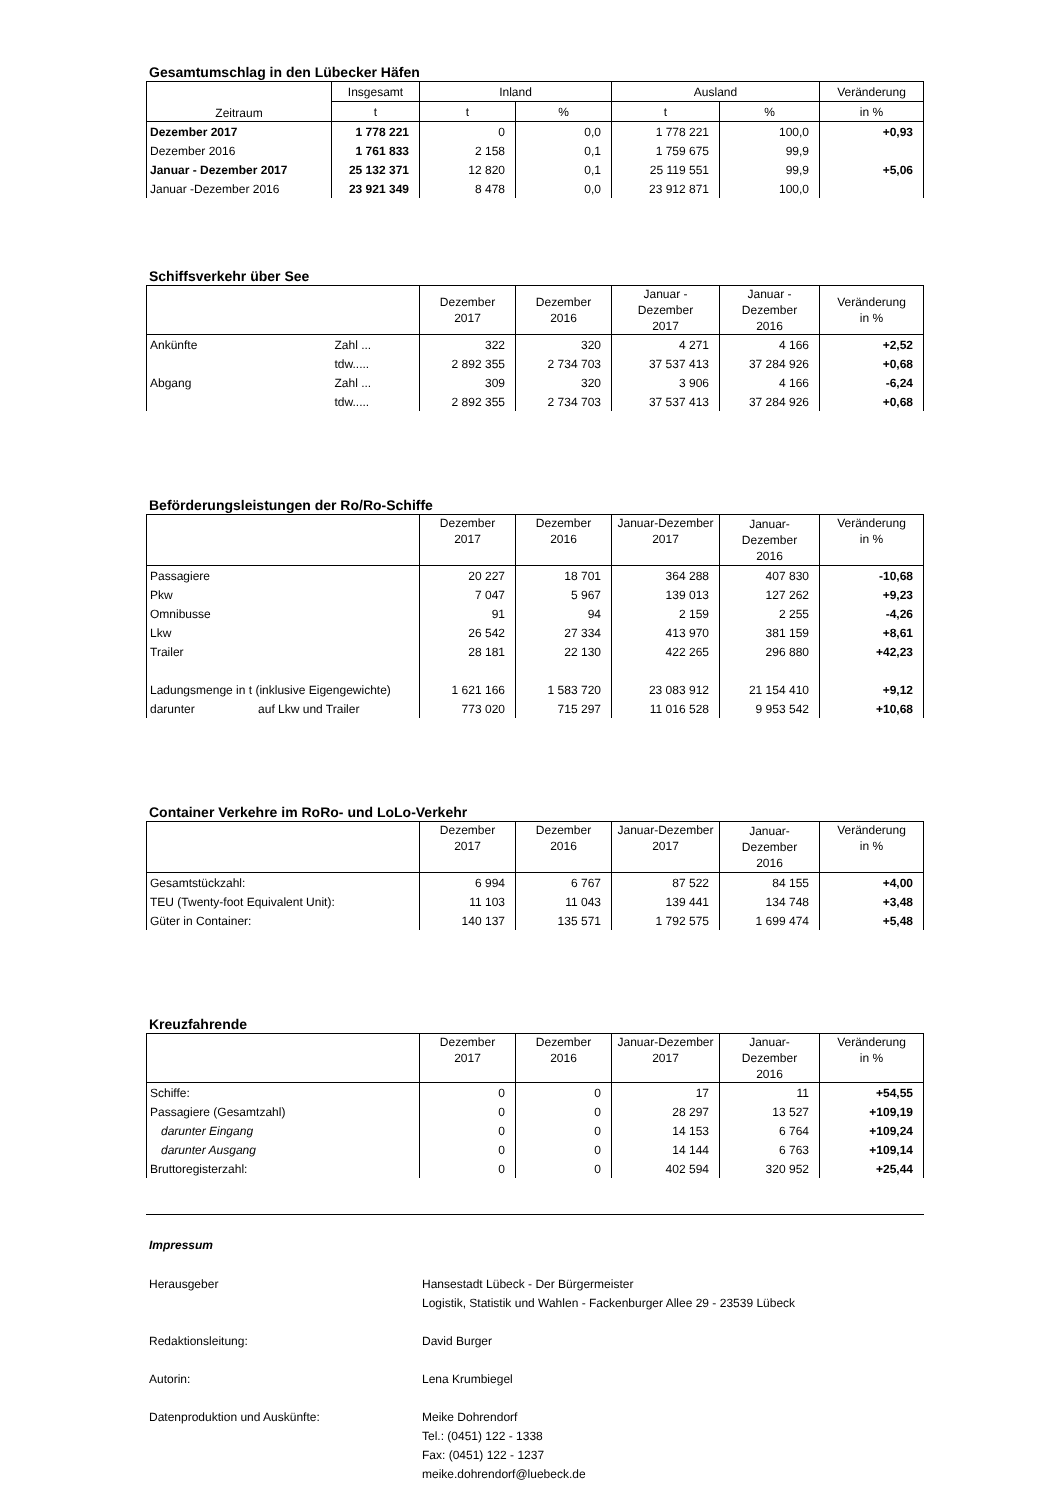Gesamtumschlag in den Lübecker Häfen
| Zeitraum | Insgesamt | Inland | | Ausland | | Veränderung |
| --- | --- | --- | --- | --- | --- | --- |
| | t | t | % | t | % | in % |
| Dezember 2017 | 1 778 221 | 0 | 0,0 | 1 778 221 | 100,0 | +0,93 |
| Dezember 2016 | 1 761 833 | 2 158 | 0,1 | 1 759 675 | 99,9 | |
| Januar - Dezember 2017 | 25 132 371 | 12 820 | 0,1 | 25 119 551 | 99,9 | +5,06 |
| Januar -Dezember 2016 | 23 921 349 | 8 478 | 0,0 | 23 912 871 | 100,0 | |
Schiffsverkehr über See
| | | Dezember 2017 | Dezember 2016 | Januar - Dezember 2017 | Januar - Dezember 2016 | Veränderung in % |
| --- | --- | --- | --- | --- | --- | --- |
| Ankünfte | Zahl ... | 322 | 320 | 4 271 | 4 166 | +2,52 |
| | tdw..... | 2 892 355 | 2 734 703 | 37 537 413 | 37 284 926 | +0,68 |
| Abgang | Zahl ... | 309 | 320 | 3 906 | 4 166 | -6,24 |
| | tdw..... | 2 892 355 | 2 734 703 | 37 537 413 | 37 284 926 | +0,68 |
Beförderungsleistungen der Ro/Ro-Schiffe
| | Dezember 2017 | Dezember 2016 | Januar-Dezember 2017 | Januar- Dezember 2016 | Veränderung in % |
| --- | --- | --- | --- | --- | --- |
| Passagiere | 20 227 | 18 701 | 364 288 | 407 830 | -10,68 |
| Pkw | 7 047 | 5 967 | 139 013 | 127 262 | +9,23 |
| Omnibusse | 91 | 94 | 2 159 | 2 255 | -4,26 |
| Lkw | 26 542 | 27 334 | 413 970 | 381 159 | +8,61 |
| Trailer | 28 181 | 22 130 | 422 265 | 296 880 | +42,23 |
| Ladungsmenge in t (inklusive Eigengewichte) | 1 621 166 | 1 583 720 | 23 083 912 | 21 154 410 | +9,12 |
| darunter auf Lkw und Trailer | 773 020 | 715 297 | 11 016 528 | 9 953 542 | +10,68 |
Container Verkehre im RoRo- und LoLo-Verkehr
| | Dezember 2017 | Dezember 2016 | Januar-Dezember 2017 | Januar- Dezember 2016 | Veränderung in % |
| --- | --- | --- | --- | --- | --- |
| Gesamtstückzahl: | 6 994 | 6 767 | 87 522 | 84 155 | +4,00 |
| TEU (Twenty-foot Equivalent Unit): | 11 103 | 11 043 | 139 441 | 134 748 | +3,48 |
| Güter in Container: | 140 137 | 135 571 | 1 792 575 | 1 699 474 | +5,48 |
Kreuzfahrende
| | Dezember 2017 | Dezember 2016 | Januar-Dezember 2017 | Januar- Dezember 2016 | Veränderung in % |
| --- | --- | --- | --- | --- | --- |
| Schiffe: | 0 | 0 | 17 | 11 | +54,55 |
| Passagiere (Gesamtzahl) | 0 | 0 | 28 297 | 13 527 | +109,19 |
| darunter Eingang | 0 | 0 | 14 153 | 6 764 | +109,24 |
| darunter Ausgang | 0 | 0 | 14 144 | 6 763 | +109,14 |
| Bruttoregisterzahl: | 0 | 0 | 402 594 | 320 952 | +25,44 |
| Impressum | |
| Herausgeber | Hansestadt Lübeck - Der Bürgermeister |
| | Logistik, Statistik und Wahlen - Fackenburger Allee 29 - 23539 Lübeck |
| Redaktionsleitung: | David Burger |
| Autorin: | Lena Krumbiegel |
| Datenproduktion und Auskünfte: | Meike Dohrendorf |
| | Tel.: (0451) 122 - 1338 |
| | Fax: (0451) 122 - 1237 |
| | meike.dohrendorf@luebeck.de |